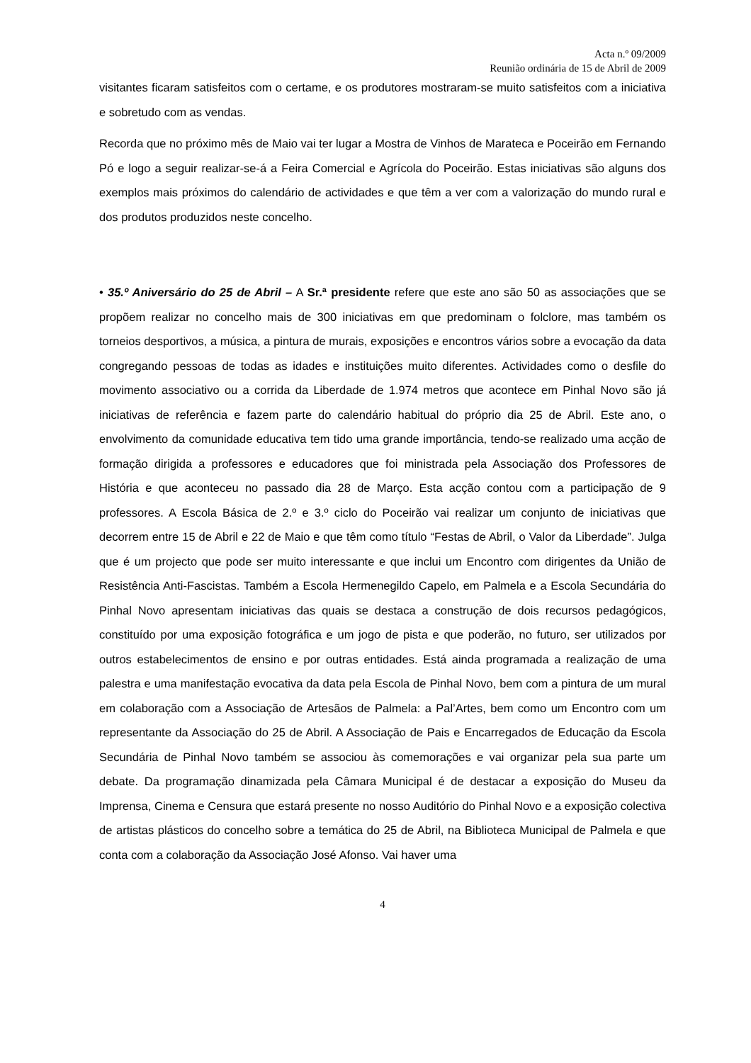Acta n.º 09/2009
Reunião ordinária de 15 de Abril de 2009
visitantes ficaram satisfeitos com o certame, e os produtores mostraram-se muito satisfeitos com a iniciativa e sobretudo com as vendas.
Recorda que no próximo mês de Maio vai ter lugar a Mostra de Vinhos de Marateca e Poceirão em Fernando Pó e logo a seguir realizar-se-á a Feira Comercial e Agrícola do Poceirão. Estas iniciativas são alguns dos exemplos mais próximos do calendário de actividades e que têm a ver com a valorização do mundo rural e dos produtos produzidos neste concelho.
• 35.º Aniversário do 25 de Abril – A Sr.ª presidente refere que este ano são 50 as associações que se propõem realizar no concelho mais de 300 iniciativas em que predominam o folclore, mas também os torneios desportivos, a música, a pintura de murais, exposições e encontros vários sobre a evocação da data congregando pessoas de todas as idades e instituições muito diferentes. Actividades como o desfile do movimento associativo ou a corrida da Liberdade de 1.974 metros que acontece em Pinhal Novo são já iniciativas de referência e fazem parte do calendário habitual do próprio dia 25 de Abril. Este ano, o envolvimento da comunidade educativa tem tido uma grande importância, tendo-se realizado uma acção de formação dirigida a professores e educadores que foi ministrada pela Associação dos Professores de História e que aconteceu no passado dia 28 de Março. Esta acção contou com a participação de 9 professores. A Escola Básica de 2.º e 3.º ciclo do Poceirão vai realizar um conjunto de iniciativas que decorrem entre 15 de Abril e 22 de Maio e que têm como título “Festas de Abril, o Valor da Liberdade”. Julga que é um projecto que pode ser muito interessante e que inclui um Encontro com dirigentes da União de Resistência Anti-Fascistas. Também a Escola Hermenegildo Capelo, em Palmela e a Escola Secundária do Pinhal Novo apresentam iniciativas das quais se destaca a construção de dois recursos pedagógicos, constituído por uma exposição fotográfica e um jogo de pista e que poderão, no futuro, ser utilizados por outros estabelecimentos de ensino e por outras entidades. Está ainda programada a realização de uma palestra e uma manifestação evocativa da data pela Escola de Pinhal Novo, bem com a pintura de um mural em colaboração com a Associação de Artesãos de Palmela: a Pal’Artes, bem como um Encontro com um representante da Associação do 25 de Abril. A Associação de Pais e Encarregados de Educação da Escola Secundária de Pinhal Novo também se associou às comemorações e vai organizar pela sua parte um debate. Da programação dinamizada pela Câmara Municipal é de destacar a exposição do Museu da Imprensa, Cinema e Censura que estará presente no nosso Auditório do Pinhal Novo e a exposição colectiva de artistas plásticos do concelho sobre a temática do 25 de Abril, na Biblioteca Municipal de Palmela e que conta com a colaboração da Associação José Afonso. Vai haver uma
4